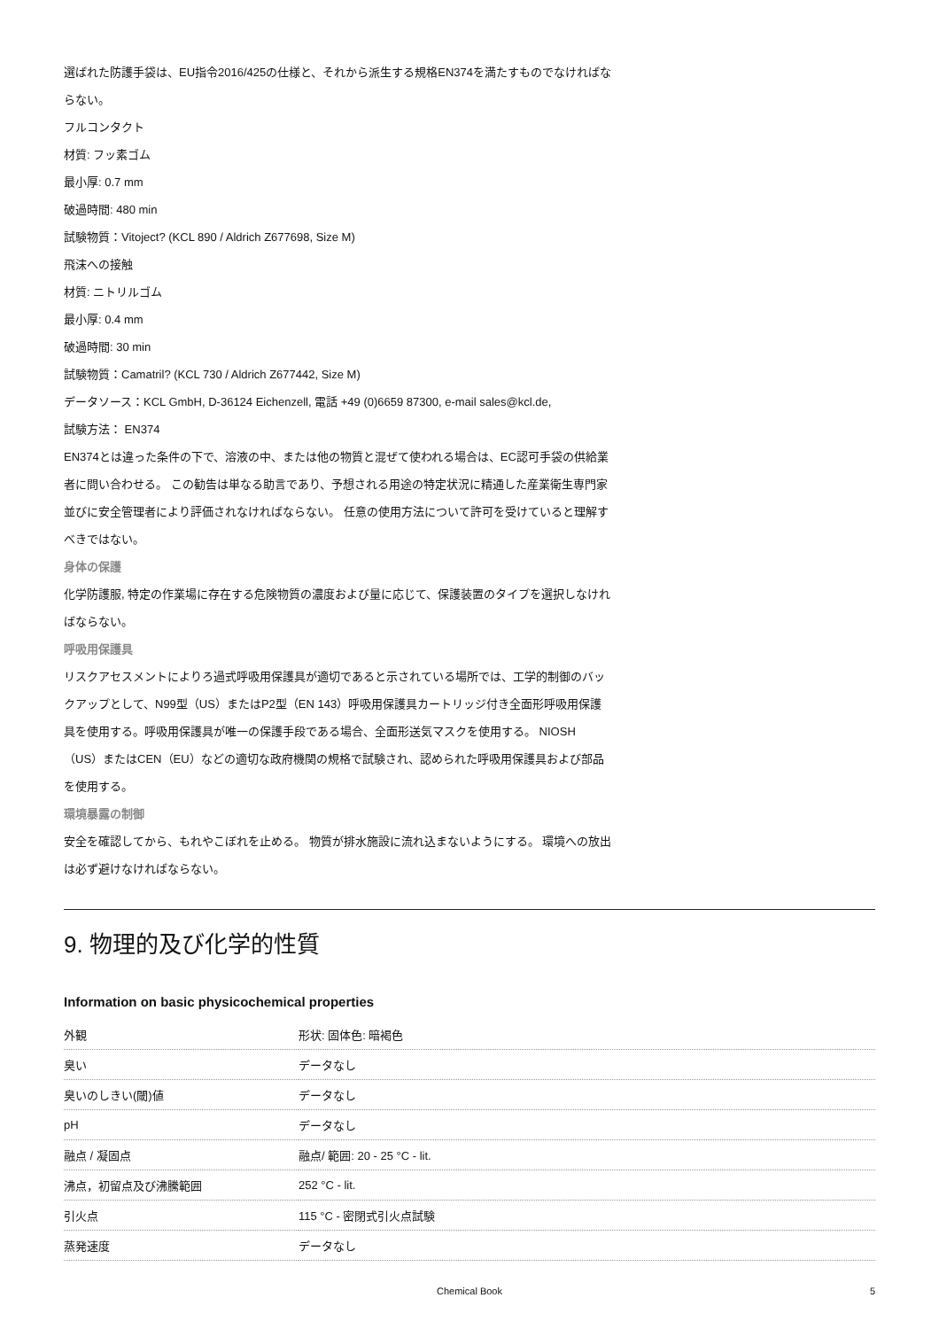選ばれた防護手袋は、EU指令2016/425の仕様と、それから派生する規格EN374を満たすものでなければならない。
フルコンタクト
材質: フッ素ゴム
最小厚: 0.7 mm
破過時間: 480 min
試験物質：Vitoject? (KCL 890 / Aldrich Z677698, Size M)
飛沫への接触
材質: ニトリルゴム
最小厚: 0.4 mm
破過時間: 30 min
試験物質：Camatril? (KCL 730 / Aldrich Z677442, Size M)
データソース：KCL GmbH, D-36124 Eichenzell, 電話 +49 (0)6659 87300, e-mail sales@kcl.de,
試験方法： EN374
EN374とは違った条件の下で、溶液の中、または他の物質と混ぜて使われる場合は、EC認可手袋の供給業者に問い合わせる。 この勧告は単なる助言であり、予想される用途の特定状況に精通した産業衛生専門家並びに安全管理者により評価されなければならない。 任意の使用方法について許可を受けていると理解すべきではない。
身体の保護
化学防護服, 特定の作業場に存在する危険物質の濃度および量に応じて、保護装置のタイプを選択しなければならない。
呼吸用保護具
リスクアセスメントによりろ過式呼吸用保護具が適切であると示されている場所では、工学的制御のバックアップとして、N99型（US）またはP2型（EN 143）呼吸用保護具カートリッジ付き全面形呼吸用保護具を使用する。呼吸用保護具が唯一の保護手段である場合、全面形送気マスクを使用する。 NIOSH（US）またはCEN（EU）などの適切な政府機関の規格で試験され、認められた呼吸用保護具および部品を使用する。
環境暴露の制御
安全を確認してから、もれやこぼれを止める。 物質が排水施設に流れ込まないようにする。 環境への放出は必ず避けなければならない。
9. 物理的及び化学的性質
Information on basic physicochemical properties
| 外観 | 形状: 固体色: 暗褐色 |
| 臭い | データなし |
| 臭いのしきい(閾)値 | データなし |
| pH | データなし |
| 融点 / 凝固点 | 融点/ 範囲: 20 - 25 °C - lit. |
| 沸点，初留点及び沸騰範囲 | 252 °C - lit. |
| 引火点 | 115 °C - 密閉式引火点試験 |
| 蒸発速度 | データなし |
Chemical Book 5